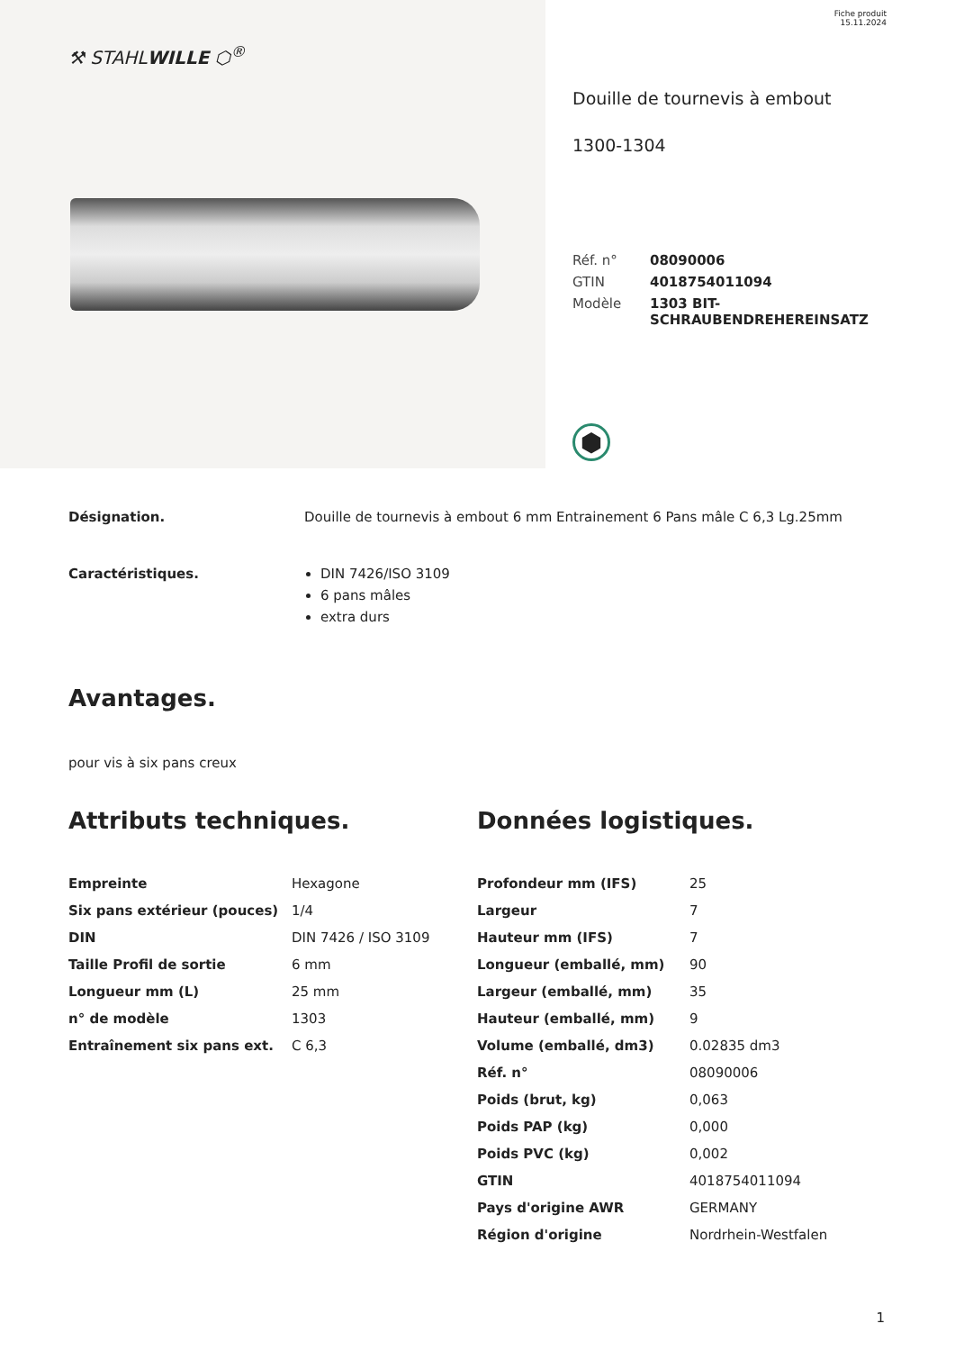⚒ STAHLWILLE ⬡<sup>®</sup>
Fiche produit
15.11.2024
Douille de tournevis à embout
1300-1304
| Réf. n° | 08090006 |
| GTIN | 4018754011094 |
| Modèle | 1303 BIT- SCHRAUBENDREHEREINSATZ |
⬢
Désignation. Douille de tournevis à embout 6 mm Entrainement 6 Pans mâle C 6,3 Lg.25mm
Caractéristiques. DIN 7426/ISO 3109
6 pans mâles
extra durs
Avantages.
pour vis à six pans creux
Attributs techniques.
| Empreinte | Hexagone |
| Six pans extérieur (pouces) | 1/4 |
| DIN | DIN 7426 / ISO 3109 |
| Taille Profil de sortie | 6 mm |
| Longueur mm (L) | 25 mm |
| n° de modèle | 1303 |
| Entraînement six pans ext. | C 6,3 |
Données logistiques.
| Profondeur mm (IFS) | 25 |
| Largeur | 7 |
| Hauteur mm (IFS) | 7 |
| Longueur (emballé, mm) | 90 |
| Largeur (emballé, mm) | 35 |
| Hauteur (emballé, mm) | 9 |
| Volume (emballé, dm3) | 0.02835 dm3 |
| Réf. n° | 08090006 |
| Poids (brut, kg) | 0,063 |
| Poids PAP (kg) | 0,000 |
| Poids PVC (kg) | 0,002 |
| GTIN | 4018754011094 |
| Pays d'origine AWR | GERMANY |
| Région d'origine | Nordrhein-Westfalen |
1